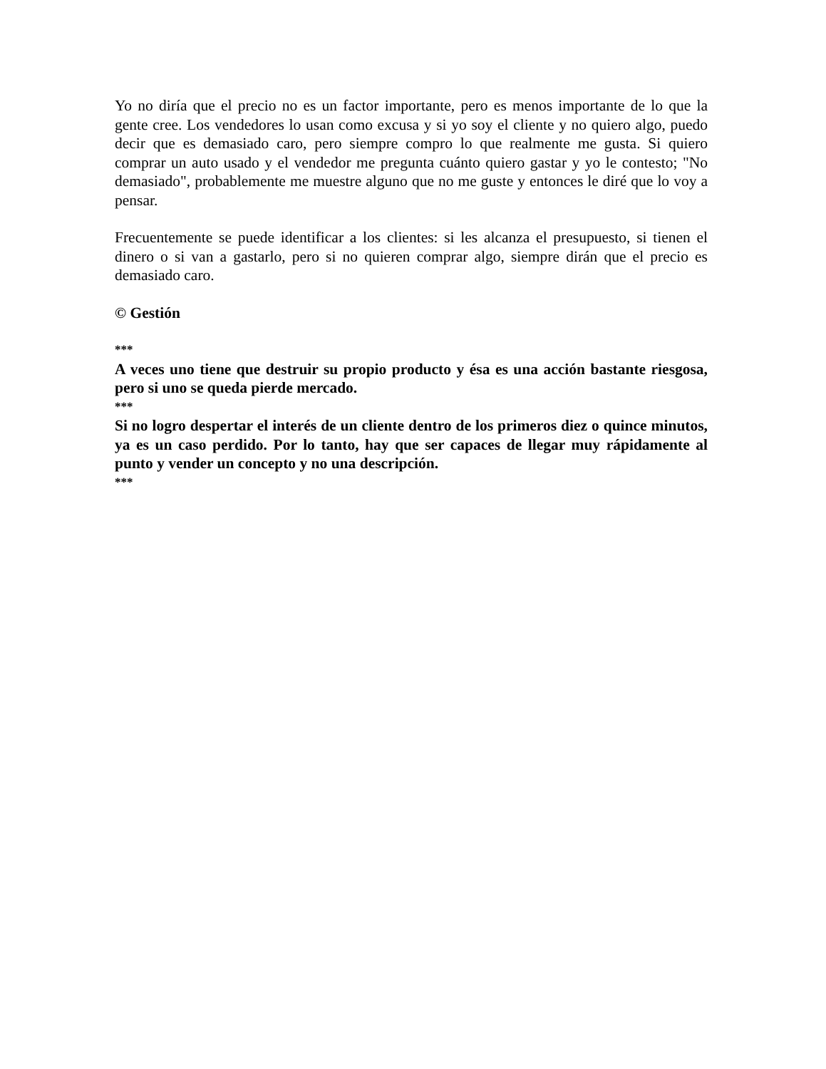Yo no diría que el precio no es un factor importante, pero es menos importante de lo que la gente cree. Los vendedores lo usan como excusa y si yo soy el cliente y no quiero algo, puedo decir que es demasiado caro, pero siempre compro lo que realmente me gusta. Si quiero comprar un auto usado y el vendedor me pregunta cuánto quiero gastar y yo le contesto; "No demasiado", probablemente me muestre alguno que no me guste y entonces le diré que lo voy a pensar.
Frecuentemente se puede identificar a los clientes: si les alcanza el presupuesto, si tienen el dinero o si van a gastarlo, pero si no quieren comprar algo, siempre dirán que el precio es demasiado caro.
© Gestión
***
A veces uno tiene que destruir su propio producto y ésa es una acción bastante riesgosa, pero si uno se queda pierde mercado.
***
Si no logro despertar el interés de un cliente dentro de los primeros diez o quince minutos, ya es un caso perdido. Por lo tanto, hay que ser capaces de llegar muy rápidamente al punto y vender un concepto y no una descripción.
***